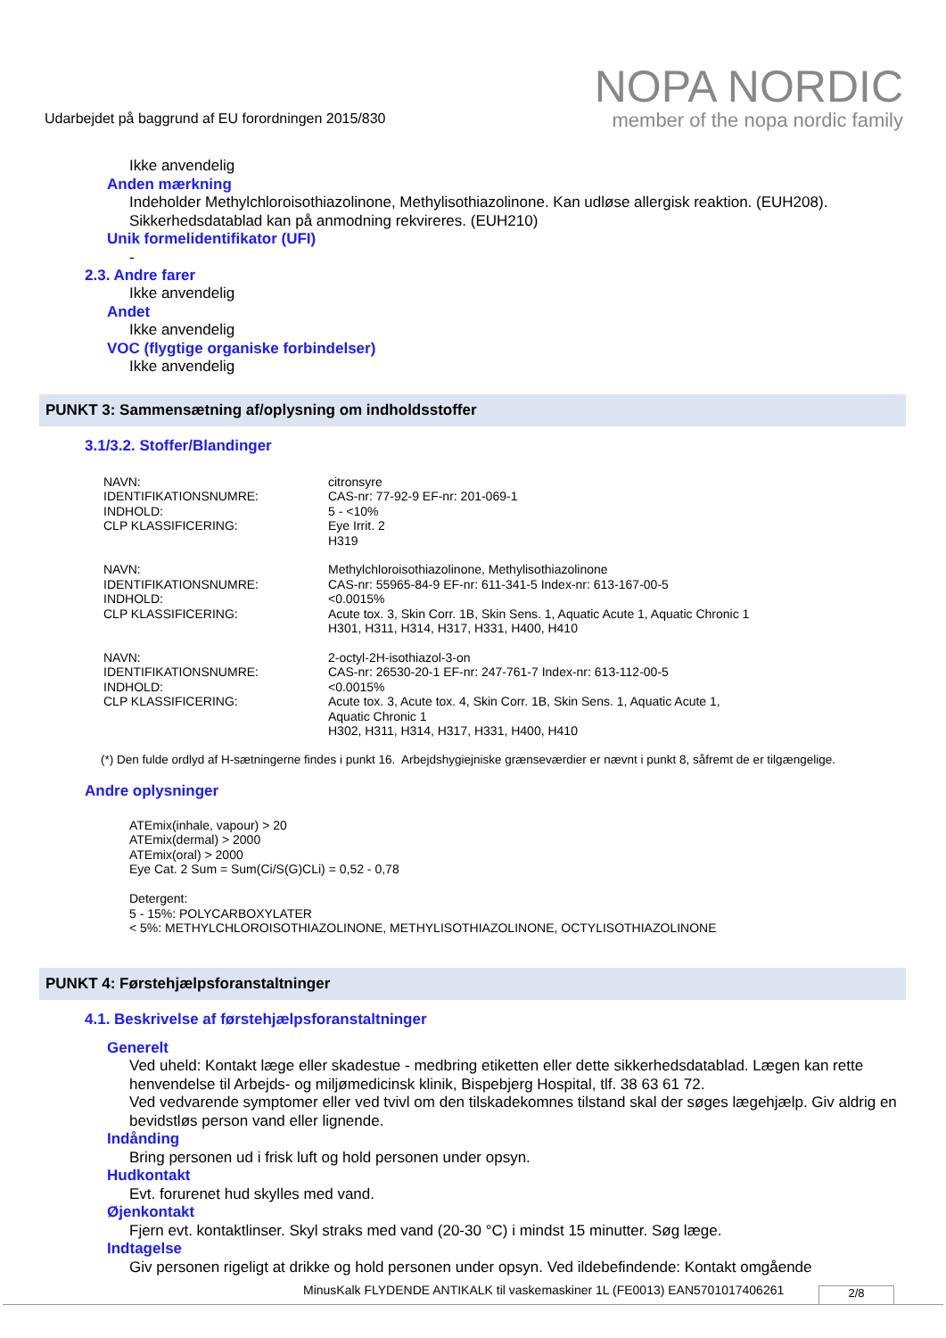Udarbejdet på baggrund af EU forordningen 2015/830
NOPA NORDIC
member of the nopa nordic family
Ikke anvendelig
Anden mærkning
Indeholder Methylchloroisothiazolinone, Methylisothiazolinone. Kan udløse allergisk reaktion. (EUH208).
Sikkerhedsdatablad kan på anmodning rekvireres. (EUH210)
Unik formelidentifikator (UFI)
-
2.3. Andre farer
Ikke anvendelig
Andet
Ikke anvendelig
VOC (flygtige organiske forbindelser)
Ikke anvendelig
PUNKT 3: Sammensætning af/oplysning om indholdsstoffer
3.1/3.2. Stoffer/Blandinger
| NAVN: | citronsyre |
| IDENTIFIKATIONSNUMRE: | CAS-nr: 77-92-9 EF-nr: 201-069-1 |
| INDHOLD: | 5 - <10% |
| CLP KLASSIFICERING: | Eye Irrit. 2 H319 |
| NAVN: | Methylchloroisothiazolinone, Methylisothiazolinone |
| IDENTIFIKATIONSNUMRE: | CAS-nr: 55965-84-9 EF-nr: 611-341-5 Index-nr: 613-167-00-5 |
| INDHOLD: | <0.0015% |
| CLP KLASSIFICERING: | Acute tox. 3, Skin Corr. 1B, Skin Sens. 1, Aquatic Acute 1, Aquatic Chronic 1 H301, H311, H314, H317, H331, H400, H410 |
| NAVN: | 2-octyl-2H-isothiazol-3-on |
| IDENTIFIKATIONSNUMRE: | CAS-nr: 26530-20-1 EF-nr: 247-761-7 Index-nr: 613-112-00-5 |
| INDHOLD: | <0.0015% |
| CLP KLASSIFICERING: | Acute tox. 3, Acute tox. 4, Skin Corr. 1B, Skin Sens. 1, Aquatic Acute 1, Aquatic Chronic 1 H302, H311, H314, H317, H331, H400, H410 |
(*) Den fulde ordlyd af H-sætningerne findes i punkt 16. Arbejdshygiejniske grænseværdier er nævnt i punkt 8, såfremt de er tilgængelige.
Andre oplysninger
ATEmix(inhale, vapour) > 20
ATEmix(dermal) > 2000
ATEmix(oral) > 2000
Eye Cat. 2 Sum = Sum(Ci/S(G)CLi) = 0,52 - 0,78
Detergent:
5 - 15%: POLYCARBOXYLATER
< 5%: METHYLCHLOROISOTHIAZOLINONE, METHYLISOTHIAZOLINONE, OCTYLISOTHIAZOLINONE
PUNKT 4: Førstehjælpsforanstaltninger
4.1. Beskrivelse af førstehjælpsforanstaltninger
Generelt
Ved uheld: Kontakt læge eller skadestue - medbring etiketten eller dette sikkerhedsdatablad. Lægen kan rette henvendelse til Arbejds- og miljømedicinsk klinik, Bispebjerg Hospital, tlf. 38 63 61 72.
Ved vedvarende symptomer eller ved tvivl om den tilskadekomnes tilstand skal der søges lægehjælp. Giv aldrig en bevidstløs person vand eller lignende.
Indånding
Bring personen ud i frisk luft og hold personen under opsyn.
Hudkontakt
Evt. forurenet hud skylles med vand.
Øjenkontakt
Fjern evt. kontaktlinser. Skyl straks med vand (20-30 °C) i mindst 15 minutter. Søg læge.
Indtagelse
Giv personen rigeligt at drikke og hold personen under opsyn. Ved ildebefindende: Kontakt omgående
MinusKalk FLYDENDE ANTIKALK til vaskemaskiner 1L (FE0013) EAN5701017406261
2/8